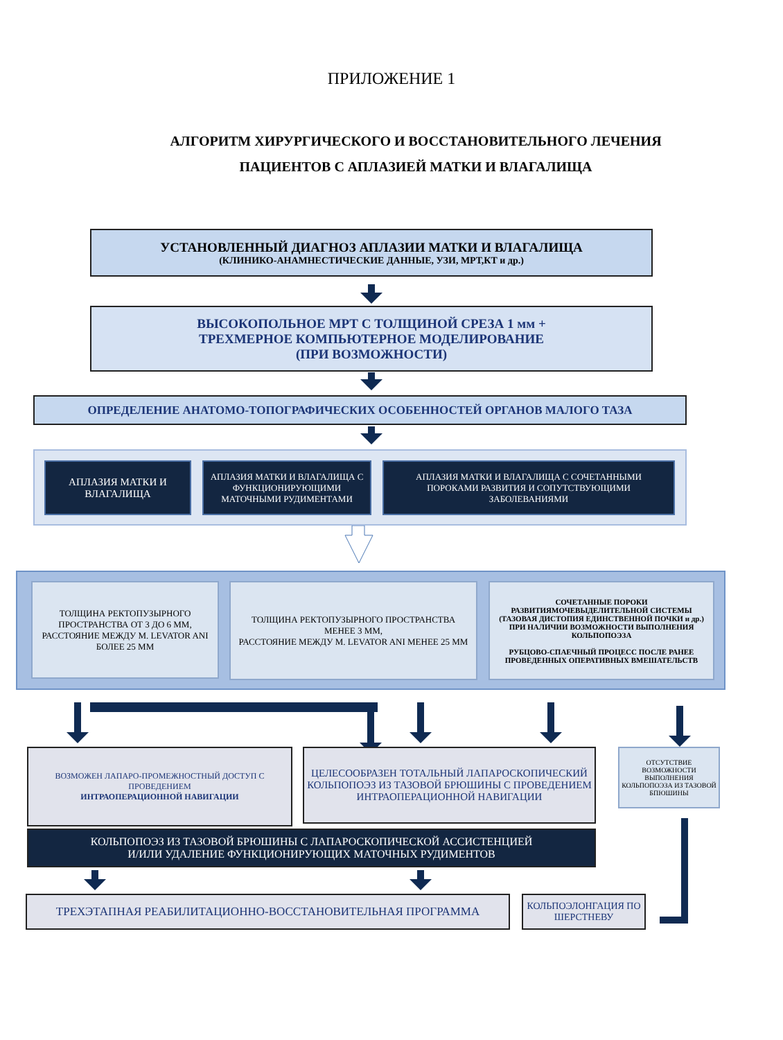ПРИЛОЖЕНИЕ 1
АЛГОРИТМ ХИРУРГИЧЕСКОГО И ВОССТАНОВИТЕЛЬНОГО ЛЕЧЕНИЯ
ПАЦИЕНТОВ С АПЛАЗИЕЙ МАТКИ И ВЛАГАЛИЩА
УСТАНОВЛЕННЫЙ ДИАГНОЗ АПЛАЗИИ МАТКИ И ВЛАГАЛИЩА
(КЛИНИКО-АНАМНЕСТИЧЕСКИЕ ДАННЫЕ, УЗИ, МРТ,КТ и др.)
ВЫСОКОПОЛЬНОЕ МРТ С ТОЛЩИНОЙ СРЕЗА 1 мм +
ТРЕХМЕРНОЕ КОМПЬЮТЕРНОЕ МОДЕЛИРОВАНИЕ
(ПРИ ВОЗМОЖНОСТИ)
ОПРЕДЕЛЕНИЕ АНАТОМО-ТОПОГРАФИЧЕСКИХ ОСОБЕННОСТЕЙ ОРГАНОВ МАЛОГО ТАЗА
АПЛАЗИЯ МАТКИ И ВЛАГАЛИЩА
АПЛАЗИЯ МАТКИ И ВЛАГАЛИЩА С ФУНКЦИОНИРУЮЩИМИ МАТОЧНЫМИ РУДИМЕНТАМИ
АПЛАЗИЯ МАТКИ И ВЛАГАЛИЩА С СОЧЕТАННЫМИ ПОРОКАМИ РАЗВИТИЯ И СОПУТСТВУЮЩИМИ ЗАБОЛЕВАНИЯМИ
ТОЛЩИНА РЕКТОПУЗЫРНОГО ПРОСТРАНСТВА ОТ 3 ДО 6 ММ, РАССТОЯНИЕ МЕЖДУ M. LEVATOR ANI БОЛЕЕ 25 ММ
ТОЛЩИНА РЕКТОПУЗЫРНОГО ПРОСТРАНСТВА МЕНЕЕ 3 ММ,
РАССТОЯНИЕ МЕЖДУ M. LEVATOR ANI МЕНЕЕ 25 ММ
СОЧЕТАННЫЕ ПОРОКИ РАЗВИТИЯМОЧЕВЫДЕЛИТЕЛЬНОЙ СИСТЕМЫ (ТАЗОВАЯ ДИСТОПИЯ ЕДИНСТВЕННОЙ ПОЧКИ и др.) ПРИ НАЛИЧИИ ВОЗМОЖНОСТИ ВЫПОЛНЕНИЯ КОЛЬПОПОЭЗА
РУБЦОВО-СПАЕЧНЫЙ ПРОЦЕСС ПОСЛЕ РАНЕЕ ПРОВЕДЕННЫХ ОПЕРАТИВНЫХ ВМЕШАТЕЛЬСТВ
ВОЗМОЖЕН ЛАПАРО-ПРОМЕЖНОСТНЫЙ ДОСТУП С ПРОВЕДЕНИЕМ
ИНТРАОПЕРАЦИОННОЙ НАВИГАЦИИ
ЦЕЛЕСООБРАЗЕН ТОТАЛЬНЫЙ ЛАПАРОСКОПИЧЕСКИЙ КОЛЬПОПОЭЗ ИЗ ТАЗОВОЙ БРЮШИНЫ С ПРОВЕДЕНИЕМ ИНТРАОПЕРАЦИОННОЙ НАВИГАЦИИ
ОТСУТСТВИЕ ВОЗМОЖНОСТИ ВЫПОЛНЕНИЯ КОЛЬПОПОЭЗА ИЗ ТАЗОВОЙ БПЮШИНЫ
КОЛЬПОПОЭЗ ИЗ ТАЗОВОЙ БРЮШИНЫ С ЛАПАРОСКОПИЧЕСКОЙ АССИСТЕНЦИЕЙ
И/ИЛИ УДАЛЕНИЕ ФУНКЦИОНИРУЮЩИХ МАТОЧНЫХ РУДИМЕНТОВ
ТРЕХЭТАПНАЯ РЕАБИЛИТАЦИОННО-ВОССТАНОВИТЕЛЬНАЯ ПРОГРАММА
КОЛЬПОЭЛОНГАЦИЯ ПО ШЕРСТНЕВУ